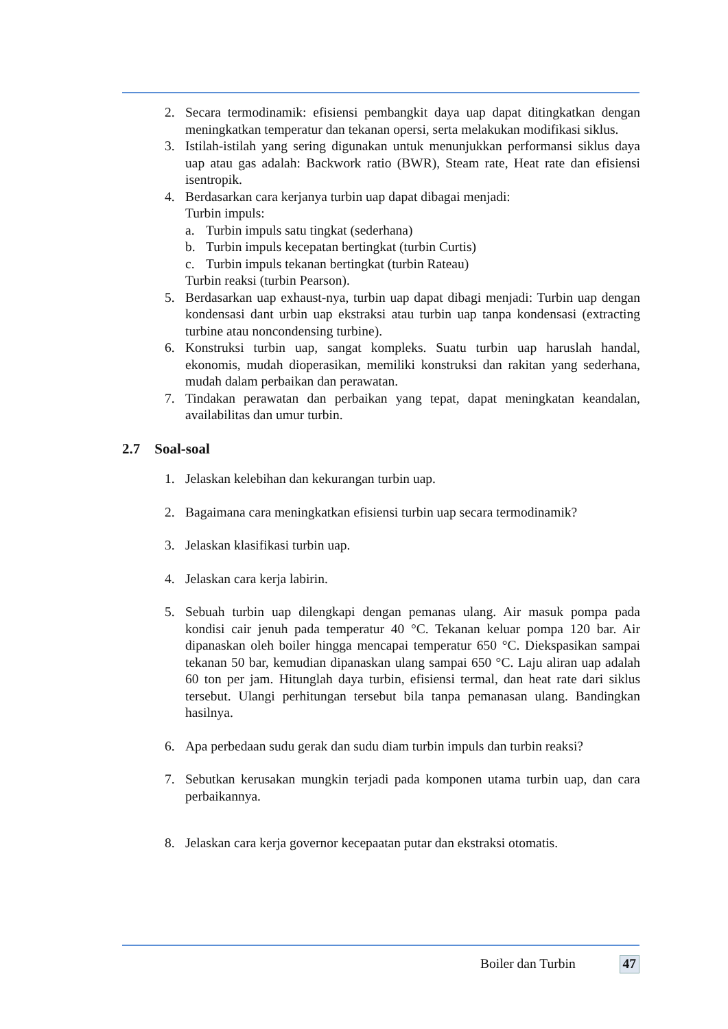2. Secara termodinamik: efisiensi pembangkit daya uap dapat ditingkatkan dengan meningkatkan temperatur dan tekanan opersi, serta melakukan modifikasi siklus.
3. Istilah-istilah yang sering digunakan untuk menunjukkan performansi siklus daya uap atau gas adalah: Backwork ratio (BWR), Steam rate, Heat rate dan efisiensi isentropik.
4. Berdasarkan cara kerjanya turbin uap dapat dibagai menjadi:
Turbin impuls:
a. Turbin impuls satu tingkat (sederhana)
b. Turbin impuls kecepatan bertingkat (turbin Curtis)
c. Turbin impuls tekanan bertingkat (turbin Rateau)
Turbin reaksi (turbin Pearson).
5. Berdasarkan uap exhaust-nya, turbin uap dapat dibagi menjadi: Turbin uap dengan kondensasi dant urbin uap ekstraksi atau turbin uap tanpa kondensasi (extracting turbine atau noncondensing turbine).
6. Konstruksi turbin uap, sangat kompleks. Suatu turbin uap haruslah handal, ekonomis, mudah dioperasikan, memiliki konstruksi dan rakitan yang sederhana, mudah dalam perbaikan dan perawatan.
7. Tindakan perawatan dan perbaikan yang tepat, dapat meningkatan keandalan, availabilitas dan umur turbin.
2.7 Soal-soal
1. Jelaskan kelebihan dan kekurangan turbin uap.
2. Bagaimana cara meningkatkan efisiensi turbin uap secara termodinamik?
3. Jelaskan klasifikasi turbin uap.
4. Jelaskan cara kerja labirin.
5. Sebuah turbin uap dilengkapi dengan pemanas ulang. Air masuk pompa pada kondisi cair jenuh pada temperatur 40 °C. Tekanan keluar pompa 120 bar. Air dipanaskan oleh boiler hingga mencapai temperatur 650 °C. Diekspasikan sampai tekanan 50 bar, kemudian dipanaskan ulang sampai 650 °C. Laju aliran uap adalah 60 ton per jam. Hitunglah daya turbin, efisiensi termal, dan heat rate dari siklus tersebut. Ulangi perhitungan tersebut bila tanpa pemanasan ulang. Bandingkan hasilnya.
6. Apa perbedaan sudu gerak dan sudu diam turbin impuls dan turbin reaksi?
7. Sebutkan kerusakan mungkin terjadi pada komponen utama turbin uap, dan cara perbaikannya.
8. Jelaskan cara kerja governor kecepaatan putar dan ekstraksi otomatis.
Boiler dan Turbin 47